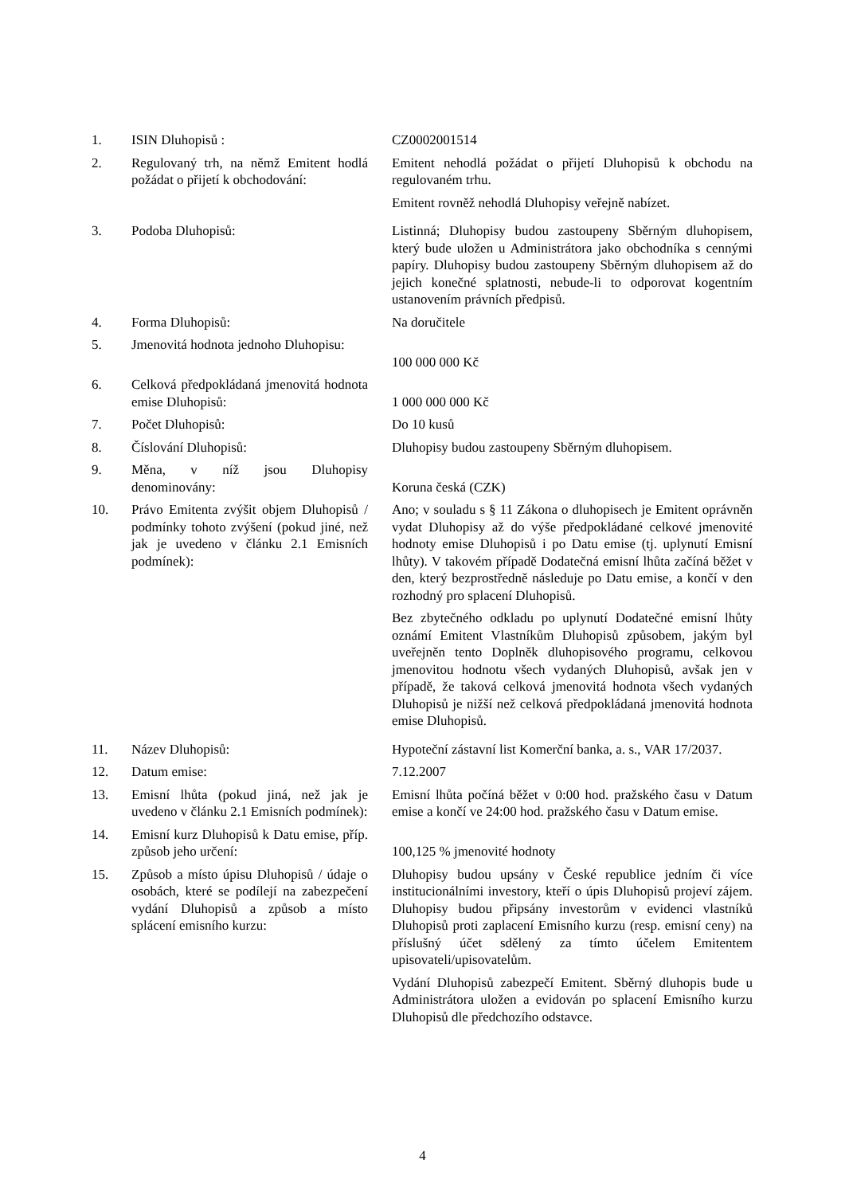| 1. | ISIN Dluhopisů : | CZ0002001514 |
| 2. | Regulovaný trh, na němž Emitent hodlá požádat o přijetí k obchodování: | Emitent nehodlá požádat o přijetí Dluhopisů k obchodu na regulovaném trhu. Emitent rovněž nehodlá Dluhopisy veřejně nabízet. |
| 3. | Podoba Dluhopisů: | Listinná; Dluhopisy budou zastoupeny Sběrným dluhopisem, který bude uložen u Administrátora jako obchodníka s cennými papíry. Dluhopisy budou zastoupeny Sběrným dluhopisem až do jejich konečné splatnosti, nebude-li to odporovat kogentním ustanovením právních předpisů. |
| 4. | Forma Dluhopisů: | Na doručitele |
| 5. | Jmenovitá hodnota jednoho Dluhopisu: | 100 000 000 Kč |
| 6. | Celková předpokládaná jmenovitá hodnota emise Dluhopisů: | 1 000 000 000 Kč |
| 7. | Počet Dluhopisů: | Do 10 kusů |
| 8. | Číslování Dluhopisů: | Dluhopisy budou zastoupeny Sběrným dluhopisem. |
| 9. | Měna, v níž jsou Dluhopisy denominovány: | Koruna česká (CZK) |
| 10. | Právo Emitenta zvýšit objem Dluhopisů / podmínky tohoto zvýšení (pokud jiné, než jak je uvedeno v článku 2.1 Emisních podmínek): | Ano; v souladu s § 11 Zákona o dluhopisech je Emitent oprávněn vydat Dluhopisy až do výše předpokládané celkové jmenovité hodnoty emise Dluhopisů i po Datu emise (tj. uplynutí Emisní lhůty). V takovém případě Dodatečná emisní lhůta začíná běžet v den, který bezprostředně následuje po Datu emise, a končí v den rozhodný pro splacení Dluhopisů. Bez zbytečného odkladu po uplynutí Dodatečné emisní lhůty oznámí Emitent Vlastníkům Dluhopisů způsobem, jakým byl uveřejněn tento Doplněk dluhopisového programu, celkovou jmenovitou hodnotu všech vydaných Dluhopisů, avšak jen v případě, že taková celková jmenovitá hodnota všech vydaných Dluhopisů je nižší než celková předpokládaná jmenovitá hodnota emise Dluhopisů. |
| 11. | Název Dluhopisů: | Hypoteční zástavní list Komerční banka, a. s., VAR 17/2037. |
| 12. | Datum emise: | 7.12.2007 |
| 13. | Emisní lhůta (pokud jiná, než jak je uvedeno v článku 2.1 Emisních podmínek): | Emisní lhůta počíná běžet v 0:00 hod. pražského času v Datum emise a končí ve 24:00 hod. pražského času v Datum emise. |
| 14. | Emisní kurz Dluhopisů k Datu emise, příp. způsob jeho určení: | 100,125 % jmenovité hodnoty |
| 15. | Způsob a místo úpisu Dluhopisů / údaje o osobách, které se podílejí na zabezpečení vydání Dluhopisů a způsob a místo splácení emisního kurzu: | Dluhopisy budou upsány v České republice jedním či více institucionálními investory, kteří o úpis Dluhopisů projeví zájem. Dluhopisy budou připsány investorům v evidenci vlastníků Dluhopisů proti zaplacení Emisního kurzu (resp. emisní ceny) na příslušný účet sdělený za tímto účelem Emitentem upisovateli/upisovatelům. Vydání Dluhopisů zabezpečí Emitent. Sběrný dluhopis bude u Administrátora uložen a evidován po splacení Emisního kurzu Dluhopisů dle předchozího odstavce. |
4